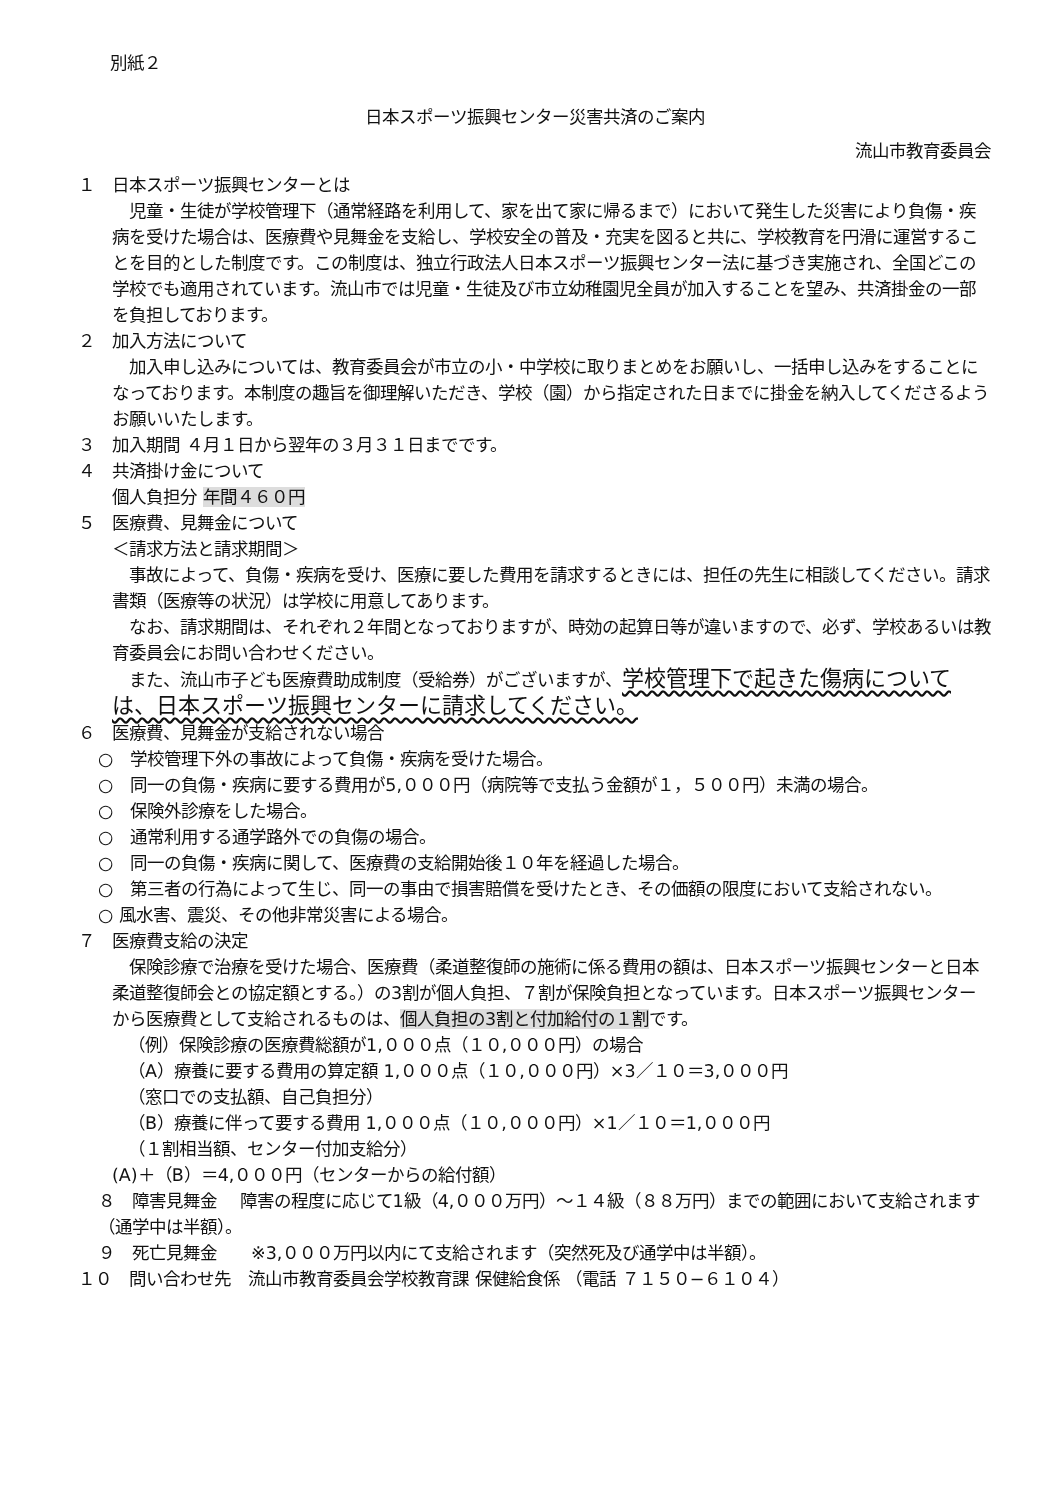別紙２
日本スポーツ振興センター災害共済のご案内
流山市教育委員会
１　日本スポーツ振興センターとは
　児童・生徒が学校管理下（通常経路を利用して、家を出て家に帰るまで）において発生した災害により負傷・疾病を受けた場合は、医療費や見舞金を支給し、学校安全の普及・充実を図ると共に、学校教育を円滑に運営することを目的とした制度です。この制度は、独立行政法人日本スポーツ振興センター法に基づき実施され、全国どこの学校でも適用されています。流山市では児童・生徒及び市立幼稚園児全員が加入することを望み、共済掛金の一部を負担しております。
２　加入方法について
　加入申し込みについては、教育委員会が市立の小・中学校に取りまとめをお願いし、一括申し込みをすることになっております。本制度の趣旨を御理解いただき、学校（園）から指定された日までに掛金を納入してくださるようお願いいたします。
３　加入期間 ４月１日から翌年の３月３１日までです。
４　共済掛け金について
個人負担分 年間４６０円
５　医療費、見舞金について
＜請求方法と請求期間＞
　事故によって、負傷・疾病を受け、医療に要した費用を請求するときには、担任の先生に相談してください。請求書類（医療等の状況）は学校に用意してあります。
　なお、請求期間は、それぞれ２年間となっておりますが、時効の起算日等が違いますので、必ず、学校あるいは教育委員会にお問い合わせください。
　また、流山市子ども医療費助成制度（受給券）がございますが、学校管理下で起きた傷病については、日本スポーツ振興センターに請求してください。
６　医療費、見舞金が支給されない場合
○　学校管理下外の事故によって負傷・疾病を受けた場合。
○　同一の負傷・疾病に要する費用が5,０００円（病院等で支払う金額が１，５００円）未満の場合。
○　保険外診療をした場合。
○　通常利用する通学路外での負傷の場合。
○　同一の負傷・疾病に関して、医療費の支給開始後１０年を経過した場合。
○　第三者の行為によって生じ、同一の事由で損害賠償を受けたとき、その価額の限度において支給されない。
○ 風水害、震災、その他非常災害による場合。
７　医療費支給の決定
　保険診療で治療を受けた場合、医療費（柔道整復師の施術に係る費用の額は、日本スポーツ振興センターと日本柔道整復師会との協定額とする。）の3割が個人負担、７割が保険負担となっています。日本スポーツ振興センターから医療費として支給されるものは、個人負担の3割と付加給付の１割です。
（例）保険診療の医療費総額が1,０００点（１０,０００円）の場合
（A）療養に要する費用の算定額 1,０００点（１０,０００円）×3／１０＝3,０００円
（窓口での支払額、自己負担分）
（B）療養に伴って要する費用 1,０００点（１０,０００円）×1／１０＝1,０００円
（１割相当額、センター付加支給分）
(A)＋（B）＝4,０００円（センターからの給付額）
８　障害見舞金　 障害の程度に応じて1級（4,０００万円）～１４級（８８万円）までの範囲において支給されます（通学中は半額）。
９　死亡見舞金　　※3,０００万円以内にて支給されます（突然死及び通学中は半額）。
１０　問い合わせ先　流山市教育委員会学校教育課 保健給食係 （電話 ７１５０−６１０４）